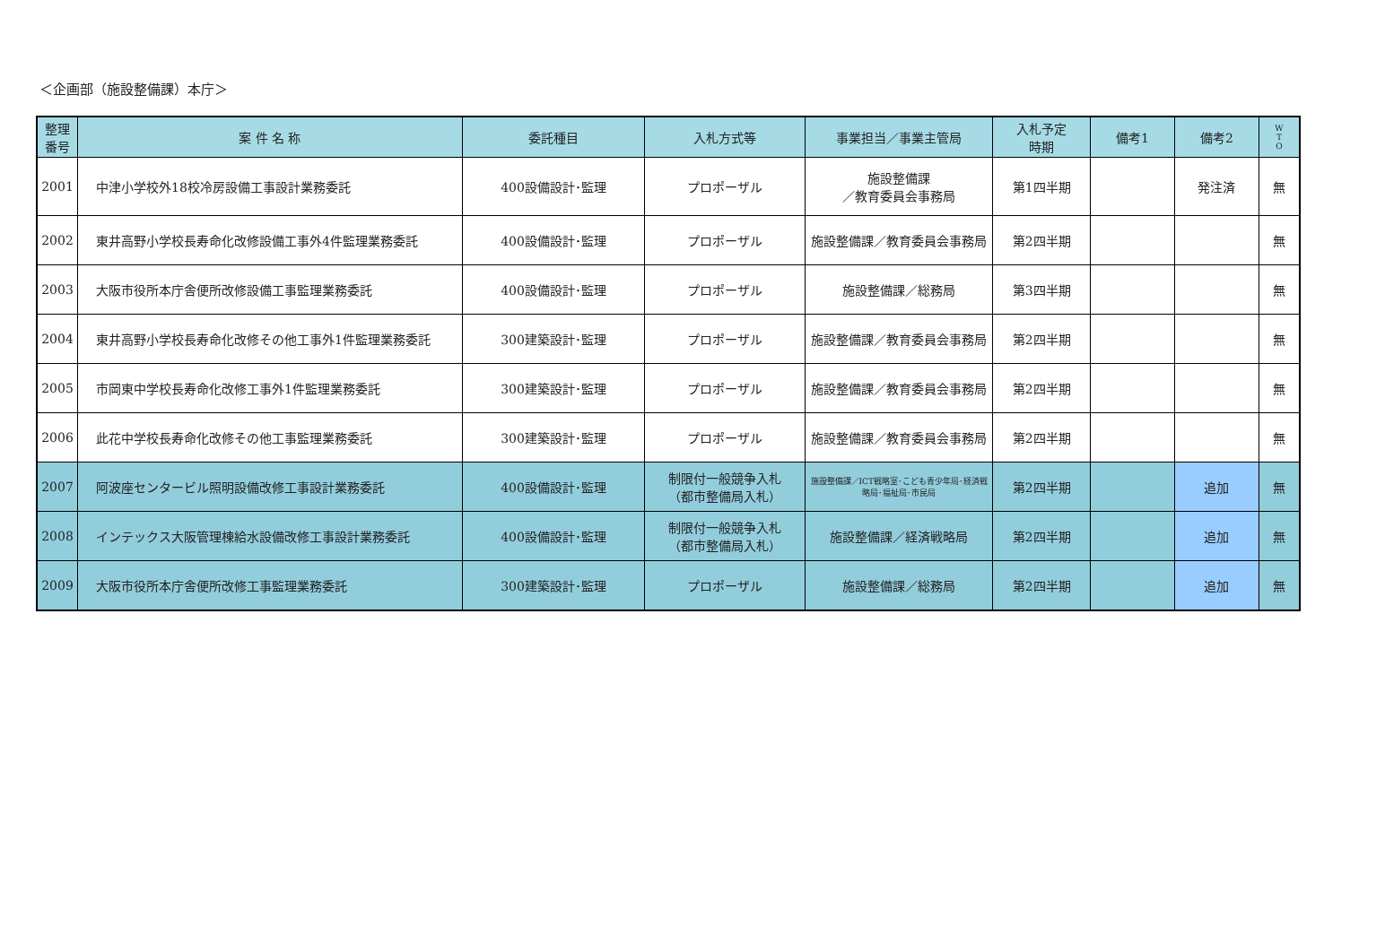＜企画部（施設整備課）本庁＞
| 整理 番号 | 案 件 名 称 | 委託種目 | 入札方式等 | 事業担当／事業主管局 | 入札予定 時期 | 備考1 | 備考2 | W T O |
| --- | --- | --- | --- | --- | --- | --- | --- | --- |
| 2001 | 中津小学校外18校冷房設備工事設計業務委託 | 400設備設計･監理 | プロポーザル | 施設整備課 ／教育委員会事務局 | 第1四半期 | | 発注済 | 無 |
| 2002 | 東井高野小学校長寿命化改修設備工事外4件監理業務委託 | 400設備設計･監理 | プロポーザル | 施設整備課／教育委員会事務局 | 第2四半期 | | | 無 |
| 2003 | 大阪市役所本庁舎便所改修設備工事監理業務委託 | 400設備設計･監理 | プロポーザル | 施設整備課／総務局 | 第3四半期 | | | 無 |
| 2004 | 東井高野小学校長寿命化改修その他工事外1件監理業務委託 | 300建築設計･監理 | プロポーザル | 施設整備課／教育委員会事務局 | 第2四半期 | | | 無 |
| 2005 | 市岡東中学校長寿命化改修工事外1件監理業務委託 | 300建築設計･監理 | プロポーザル | 施設整備課／教育委員会事務局 | 第2四半期 | | | 無 |
| 2006 | 此花中学校長寿命化改修その他工事監理業務委託 | 300建築設計･監理 | プロポーザル | 施設整備課／教育委員会事務局 | 第2四半期 | | | 無 |
| 2007 | 阿波座センタービル照明設備改修工事設計業務委託 | 400設備設計･監理 | 制限付一般競争入札 （都市整備局入札） | 施設整備課／ICT戦略室･こども青少年局･経済戦略局･福祉局･市民局 | 第2四半期 | | 追加 | 無 |
| 2008 | インテックス大阪管理棟給水設備改修工事設計業務委託 | 400設備設計･監理 | 制限付一般競争入札 （都市整備局入札） | 施設整備課／経済戦略局 | 第2四半期 | | 追加 | 無 |
| 2009 | 大阪市役所本庁舎便所改修工事監理業務委託 | 300建築設計･監理 | プロポーザル | 施設整備課／総務局 | 第2四半期 | | 追加 | 無 |